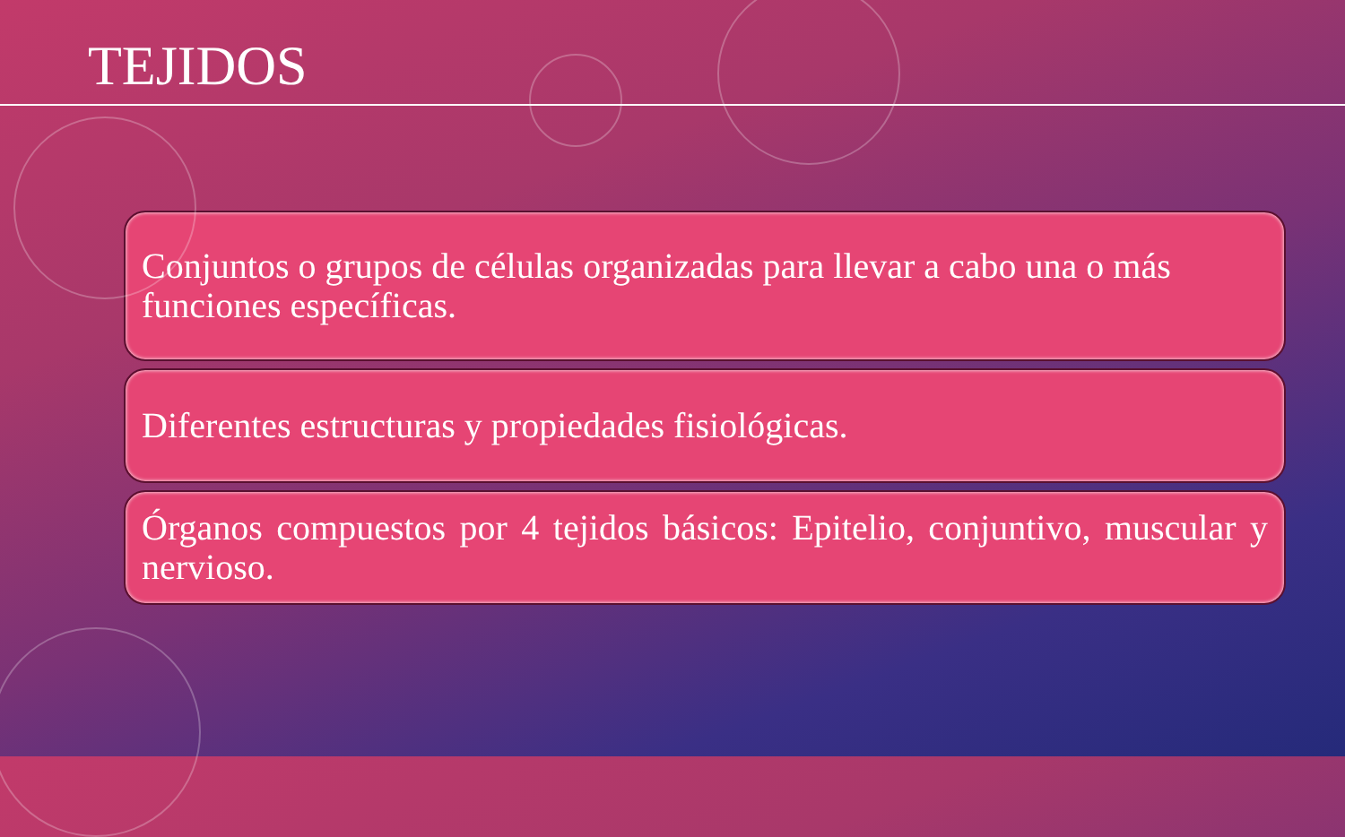TEJIDOS
Conjuntos o grupos de células organizadas para llevar a cabo una o más funciones específicas.
Diferentes estructuras y propiedades fisiológicas.
Órganos compuestos por 4 tejidos básicos: Epitelio, conjuntivo, muscular y nervioso.